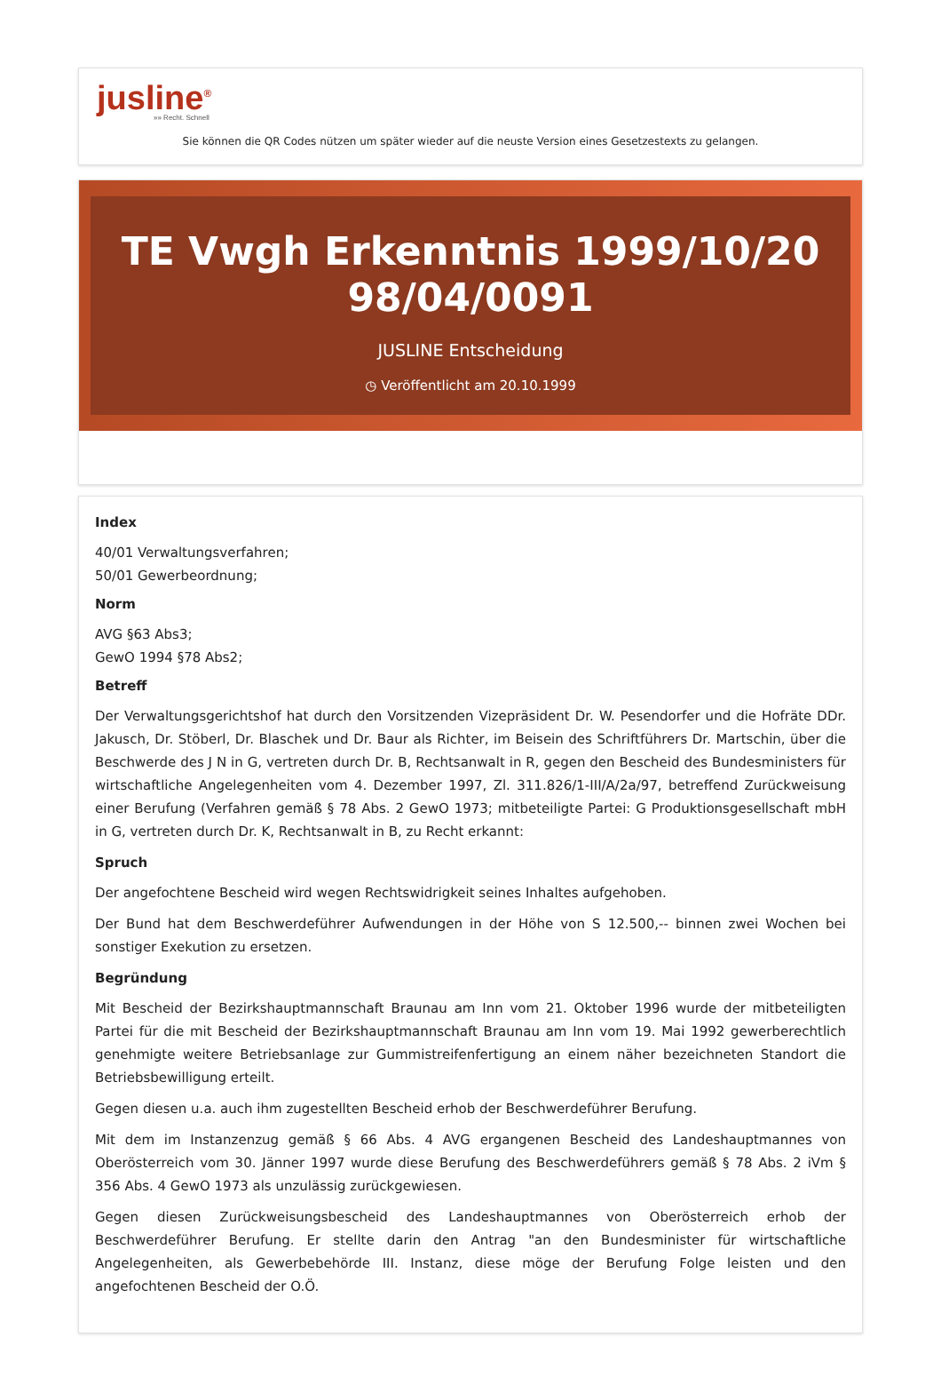jusline<sup>®</sup>
»» Recht. Schnell
Sie können die QR Codes nützen um später wieder auf die neuste Version eines Gesetzestexts zu gelangen.
TE Vwgh Erkenntnis 1999/10/20 98/04/0091
JUSLINE Entscheidung
◷ Veröffentlicht am 20.10.1999
Index
40/01 Verwaltungsverfahren;
50/01 Gewerbeordnung;
Norm
AVG §63 Abs3;
GewO 1994 §78 Abs2;
Betreff
Der Verwaltungsgerichtshof hat durch den Vorsitzenden Vizepräsident Dr. W. Pesendorfer und die Hofräte DDr. Jakusch, Dr. Stöberl, Dr. Blaschek und Dr. Baur als Richter, im Beisein des Schriftführers Dr. Martschin, über die Beschwerde des J N in G, vertreten durch Dr. B, Rechtsanwalt in R, gegen den Bescheid des Bundesministers für wirtschaftliche Angelegenheiten vom 4. Dezember 1997, Zl. 311.826/1-III/A/2a/97, betreffend Zurückweisung einer Berufung (Verfahren gemäß § 78 Abs. 2 GewO 1973; mitbeteiligte Partei: G Produktionsgesellschaft mbH in G, vertreten durch Dr. K, Rechtsanwalt in B, zu Recht erkannt:
Spruch
Der angefochtene Bescheid wird wegen Rechtswidrigkeit seines Inhaltes aufgehoben.
Der Bund hat dem Beschwerdeführer Aufwendungen in der Höhe von S 12.500,-- binnen zwei Wochen bei sonstiger Exekution zu ersetzen.
Begründung
Mit Bescheid der Bezirkshauptmannschaft Braunau am Inn vom 21. Oktober 1996 wurde der mitbeteiligten Partei für die mit Bescheid der Bezirkshauptmannschaft Braunau am Inn vom 19. Mai 1992 gewerberechtlich genehmigte weitere Betriebsanlage zur Gummistreifenfertigung an einem näher bezeichneten Standort die Betriebsbewilligung erteilt.
Gegen diesen u.a. auch ihm zugestellten Bescheid erhob der Beschwerdeführer Berufung.
Mit dem im Instanzenzug gemäß § 66 Abs. 4 AVG ergangenen Bescheid des Landeshauptmannes von Oberösterreich vom 30. Jänner 1997 wurde diese Berufung des Beschwerdeführers gemäß § 78 Abs. 2 iVm § 356 Abs. 4 GewO 1973 als unzulässig zurückgewiesen.
Gegen diesen Zurückweisungsbescheid des Landeshauptmannes von Oberösterreich erhob der Beschwerdeführer Berufung. Er stellte darin den Antrag "an den Bundesminister für wirtschaftliche Angelegenheiten, als Gewerbebehörde III. Instanz, diese möge der Berufung Folge leisten und den angefochtenen Bescheid der O.Ö.